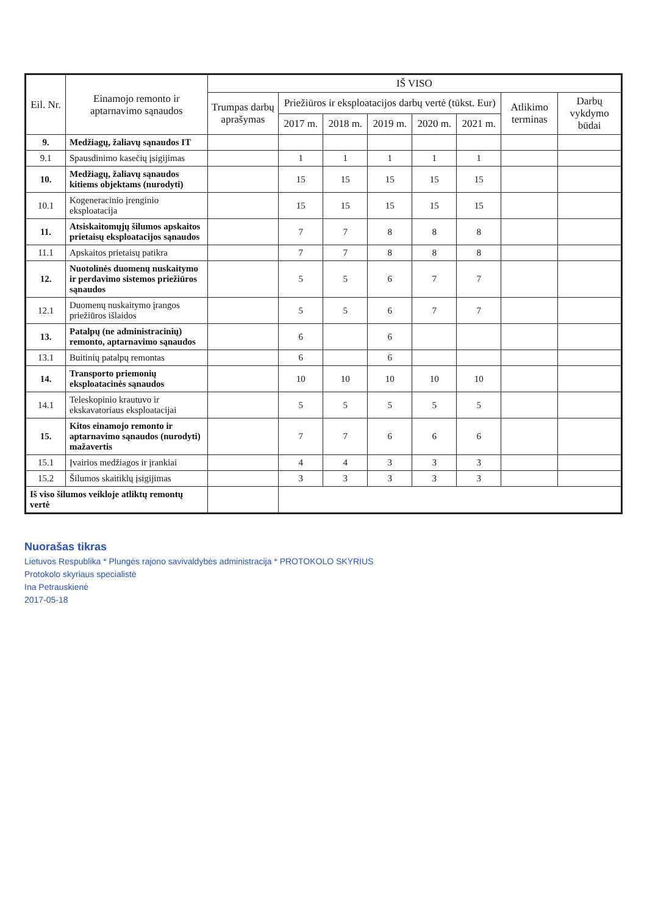| Eil. Nr. | Einamojo remonto ir aptarnavimo sąnaudos | IŠ VISO | | | | | | | |
| --- | --- | --- | --- | --- | --- | --- | --- | --- | --- |
| | | Trumpas darbų aprašymas | Priežiūros ir eksploatacijos darbų vertė (tūkst. Eur) | | | | | Atlikimo terminas | Darbų vykdymo būdai |
| | | | 2017 m. | 2018 m. | 2019 m. | 2020 m. | 2021 m. | | |
| 9. | Medžiagų, žaliavų sąnaudos IT | | | | | | | | |
| 9.1 | Spausdinimo kasečių įsigijimas | | 1 | 1 | 1 | 1 | 1 | | |
| 10. | Medžiagų, žaliavų sąnaudos kitiems objektams (nurodyti) | | 15 | 15 | 15 | 15 | 15 | | |
| 10.1 | Kogeneracinio įrenginio eksploatacija | | 15 | 15 | 15 | 15 | 15 | | |
| 11. | Atsiskaitomųjų šilumos apskaitos prietaisų eksploatacijos sąnaudos | | 7 | 7 | 8 | 8 | 8 | | |
| 11.1 | Apskaitos prietaisų patikra | | 7 | 7 | 8 | 8 | 8 | | |
| 12. | Nuotolinės duomenų nuskaitymo ir perdavimo sistemos priežiūros sąnaudos | | 5 | 5 | 6 | 7 | 7 | | |
| 12.1 | Duomenų nuskaitymo įrangos priežiūros išlaidos | | 5 | 5 | 6 | 7 | 7 | | |
| 13. | Patalpų (ne administracinių) remonto, aptarnavimo sąnaudos | | 6 | | 6 | | | | |
| 13.1 | Buitinių patalpų remontas | | 6 | | 6 | | | | |
| 14. | Transporto priemonių eksploatacinės sąnaudos | | 10 | 10 | 10 | 10 | 10 | | |
| 14.1 | Teleskopinio krautuvo ir ekskavatoriaus eksploatacijai | | 5 | 5 | 5 | 5 | 5 | | |
| 15. | Kitos einamojo remonto ir aptarnavimo sąnaudos (nurodyti) mažavertis | | 7 | 7 | 6 | 6 | 6 | | |
| 15.1 | Įvairios medžiagos ir įrankiai | | 4 | 4 | 3 | 3 | 3 | | |
| 15.2 | Šilumos skaitiklų įsigijimas | | 3 | 3 | 3 | 3 | 3 | | |
| Iš viso šilumos veikloje atliktų remontų vertė | | | | | | | | | |
Nuorašas tikras
Lietuvos Respublika * Plungės rajono savivaldybės administracija * PROTOKOLO SKYRIUS
Protokolo skyriaus specialistė
Ina Petrauskienė
2017-05-18